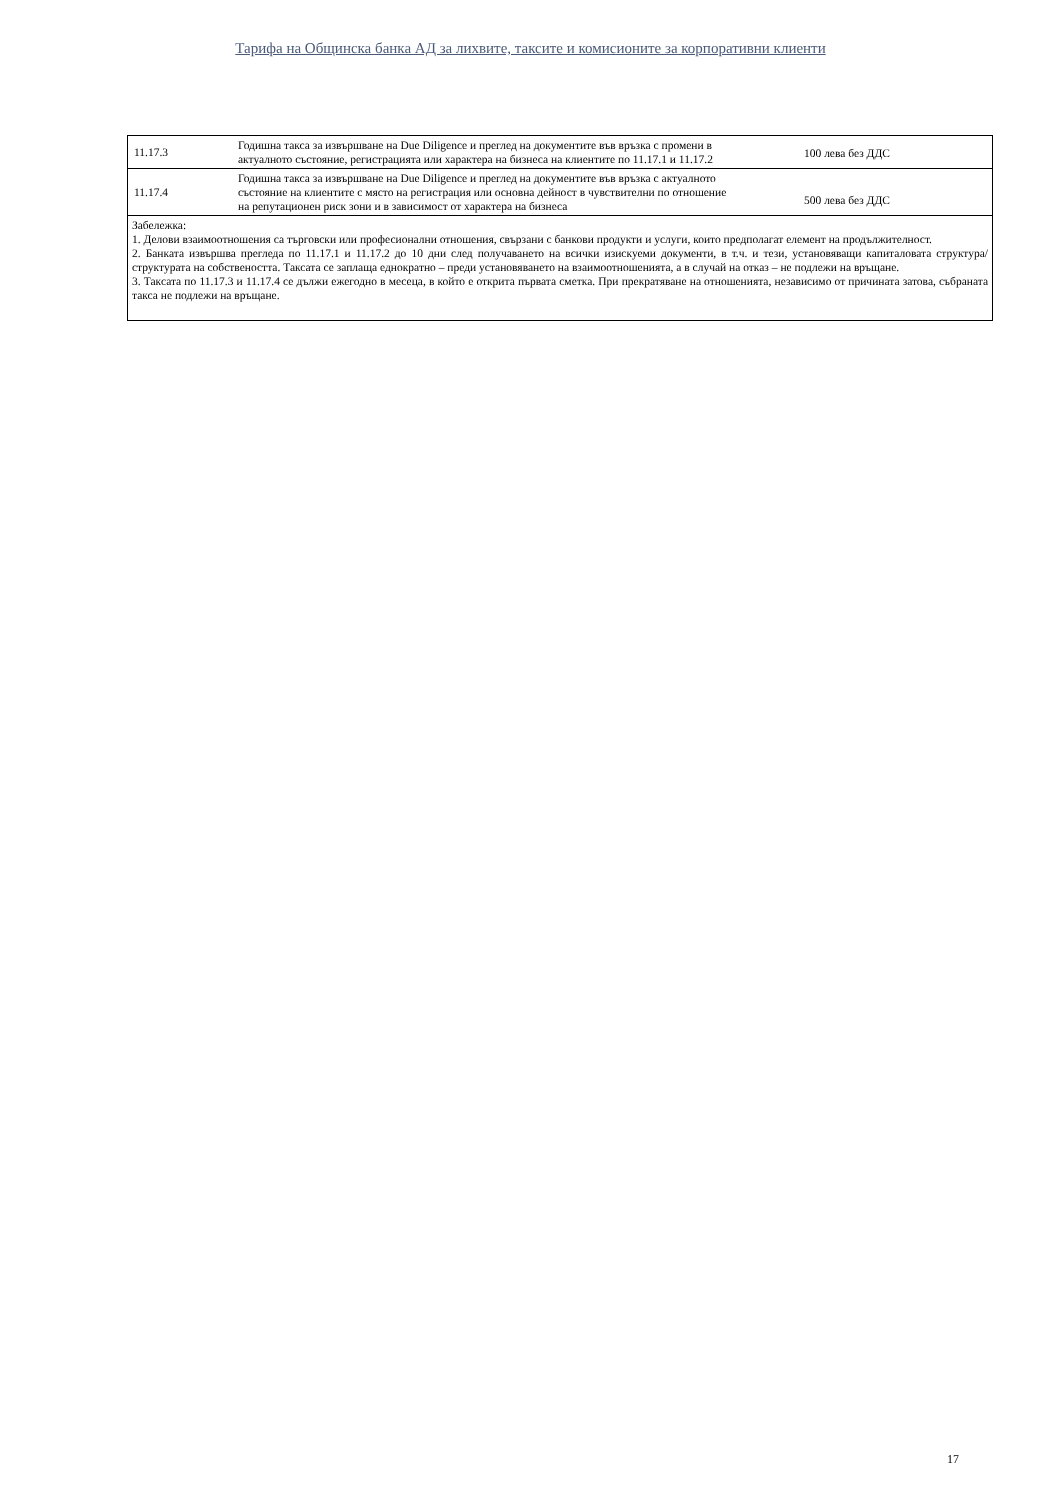Тарифа на Общинска банка АД за лихвите, таксите и комисионите за корпоративни клиенти
| 11.17.3 | Годишна такса за извършване на Due Diligence и преглед на документите във връзка с промени в актуалното състояние, регистрацията или характера на бизнеса на клиентите по 11.17.1 и 11.17.2 | 100 лева без ДДС |
| 11.17.4 | Годишна такса за извършване на Due Diligence и преглед на документите във връзка с актуалното състояние на клиентите с място на регистрация или основна дейност в чувствителни по отношение на репутационен риск зони и в зависимост от характера на бизнеса | 500 лева без ДДС |
| Забележка: 1. Делови взаимоотношения са търговски или професионални отношения, свързани с банкови продукти и услуги, които предполагат елемент на продължителност. 2. Банката извършва прегледа по 11.17.1 и 11.17.2 до 10 дни след получаването на всички изискуеми документи, в т.ч. и тези, установяващи капиталовата структура/структурата на собствеността. Таксата се заплаща еднократно – преди установяването на взаимоотношенията, а в случай на отказ – не подлежи на връщане. 3. Таксата по 11.17.3 и 11.17.4 се дължи ежегодно в месеца, в който е открита първата сметка. При прекратяване на отношенията, независимо от причината затова, събраната такса не подлежи на връщане. | | |
17